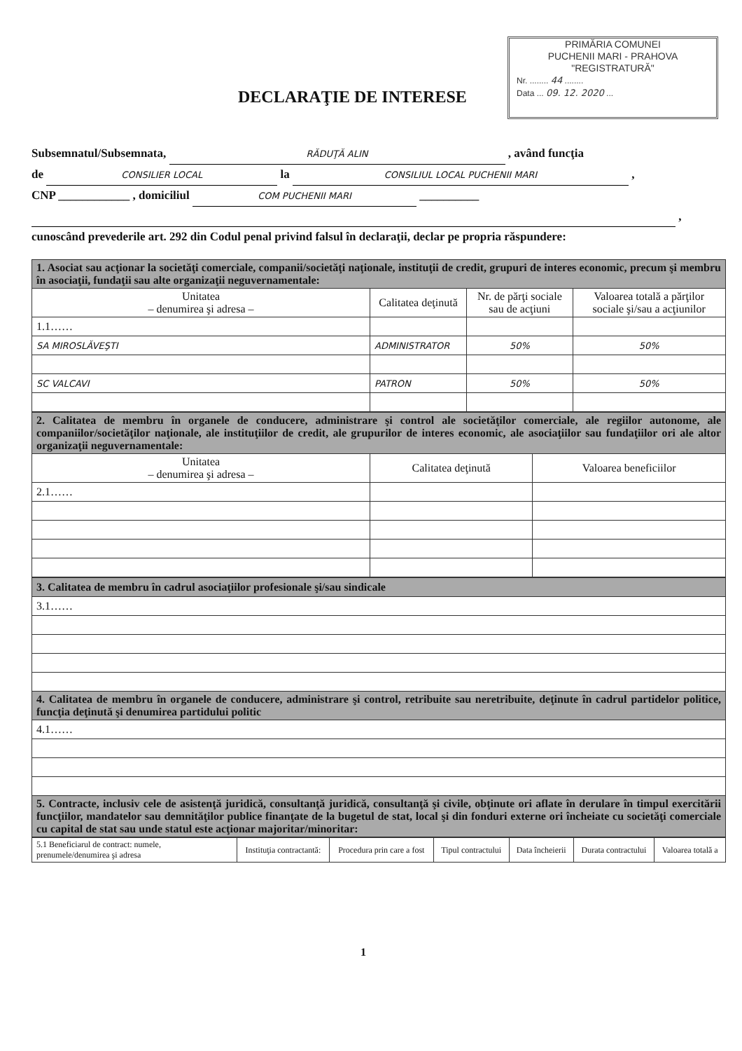PRIMĂRIA COMUNEI
PUCHENII MARI - PRAHOVA
"REGISTRATURĂ"
Nr. ........ 44 ........
Data ... 09. 12. 2020 ...
DECLARAŢIE DE INTERESE
Subsemnatul/Subsemnata, RĂDUŢĂ ALIN , având funcţia
de CONSILIER LOCAL la CONSILIUL LOCAL PUCHENII MARI ,
CNP ____________ , domiciliul COM PUCHENII MARI __________
,
cunoscând prevederile art. 292 din Codul penal privind falsul în declaraţii, declar pe propria răspundere:
| 1. Asociat sau acţionar la societăţi comerciale, companii/societăţi naţionale, instituţii de credit, grupuri de interes economic, precum şi membru în asociaţii, fundaţii sau alte organizaţii neguvernamentale: | | | |
| Unitatea – denumirea şi adresa – | Calitatea deţinută | Nr. de părţi sociale sau de acţiuni | Valoarea totală a părţilor sociale şi/sau a acţiunilor |
| 1.1…… | | | |
| SA MIROSLĂVEŞTI | ADMINISTRATOR | 50% | 50% |
| SC VALCAVI | PATRON | 50% | 50% |
| 2. Calitatea de membru în organele de conducere, administrare şi control ale societăţilor comerciale, ale regiilor autonome, ale companiilor/societăţilor naţionale, ale instituţiilor de credit, ale grupurilor de interes economic, ale asociaţiilor sau fundaţiilor ori ale altor organizaţii neguvernamentale: | | |
| Unitatea – denumirea şi adresa – | Calitatea deţinută | Valoarea beneficiilor |
| 2.1…… | | |
| 3. Calitatea de membru în cadrul asociaţiilor profesionale şi/sau sindicale |
| 3.1…… |
| 4. Calitatea de membru în organele de conducere, administrare şi control, retribuite sau neretribuite, deţinute în cadrul partidelor politice, funcţia deţinută şi denumirea partidului politic |
| 4.1…… |
| 5. Contracte, inclusiv cele de asistenţă juridică, consultanţă juridică, consultanţă şi civile, obţinute ori aflate în derulare în timpul exercitării funcţiilor, mandatelor sau demnităţilor publice finanţate de la bugetul de stat, local şi din fonduri externe ori încheiate cu societăţi comerciale cu capital de stat sau unde statul este acţionar majoritar/minoritar: |
| 5.1 Beneficiarul de contract: numele, prenumele/denumirea şi adresa | Instituţia contractantă: | Procedura prin care a fost | Tipul contractului | Data încheierii | Durata contractului | Valoarea totală a |
1